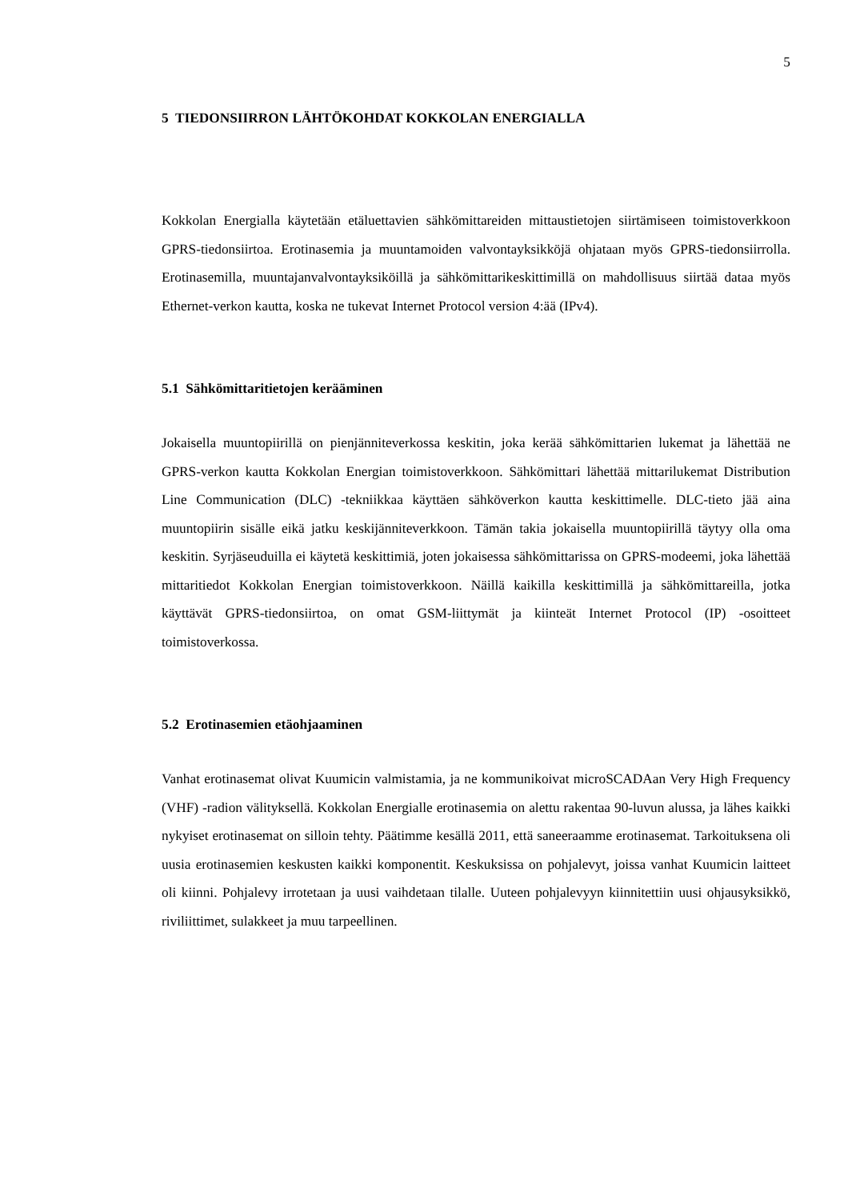5
5 TIEDONSIIRRON LÄHTÖKOHDAT KOKKOLAN ENERGIALLA
Kokkolan Energialla käytetään etäluettavien sähkömittareiden mittaustietojen siirtämiseen toimistoverkkoon GPRS-tiedonsiirtoa. Erotinasemia ja muuntamoiden valvontayksikköjä ohjataan myös GPRS-tiedonsiirrolla. Erotinasemilla, muuntajanvalvontayksiköillä ja sähkömittarikeskittimillä on mahdollisuus siirtää dataa myös Ethernet-verkon kautta, koska ne tukevat Internet Protocol version 4:ää (IPv4).
5.1 Sähkömittaritietojen kerääminen
Jokaisella muuntopiirillä on pienjänniteverkossa keskitin, joka kerää sähkömittarien lukemat ja lähettää ne GPRS-verkon kautta Kokkolan Energian toimistoverkkoon. Sähkömittari lähettää mittarilukemat Distribution Line Communication (DLC) -tekniikkaa käyttäen sähköverkon kautta keskittimelle. DLC-tieto jää aina muuntopiirin sisälle eikä jatku keskijänniteverkkoon. Tämän takia jokaisella muuntopiirillä täytyy olla oma keskitin. Syrjäseuduilla ei käytetä keskittimiä, joten jokaisessa sähkömittarissa on GPRS-modeemi, joka lähettää mittaritiedot Kokkolan Energian toimistoverkkoon. Näillä kaikilla keskittimillä ja sähkömittareilla, jotka käyttävät GPRS-tiedonsiirtoa, on omat GSM-liittymät ja kiinteät Internet Protocol (IP) -osoitteet toimistoverkossa.
5.2 Erotinasemien etäohjaaminen
Vanhat erotinasemat olivat Kuumicin valmistamia, ja ne kommunikoivat microSCADAan Very High Frequency (VHF) -radion välityksellä. Kokkolan Energialle erotinasemia on alettu rakentaa 90-luvun alussa, ja lähes kaikki nykyiset erotinasemat on silloin tehty. Päätimme kesällä 2011, että saneeraamme erotinasemat. Tarkoituksena oli uusia erotinasemien keskusten kaikki komponentit. Keskuksissa on pohjalevyt, joissa vanhat Kuumicin laitteet oli kiinni. Pohjalevy irrotetaan ja uusi vaihdetaan tilalle. Uuteen pohjalevyyn kiinnitettiin uusi ohjausyksikkö, riviliittimet, sulakkeet ja muu tarpeellinen.